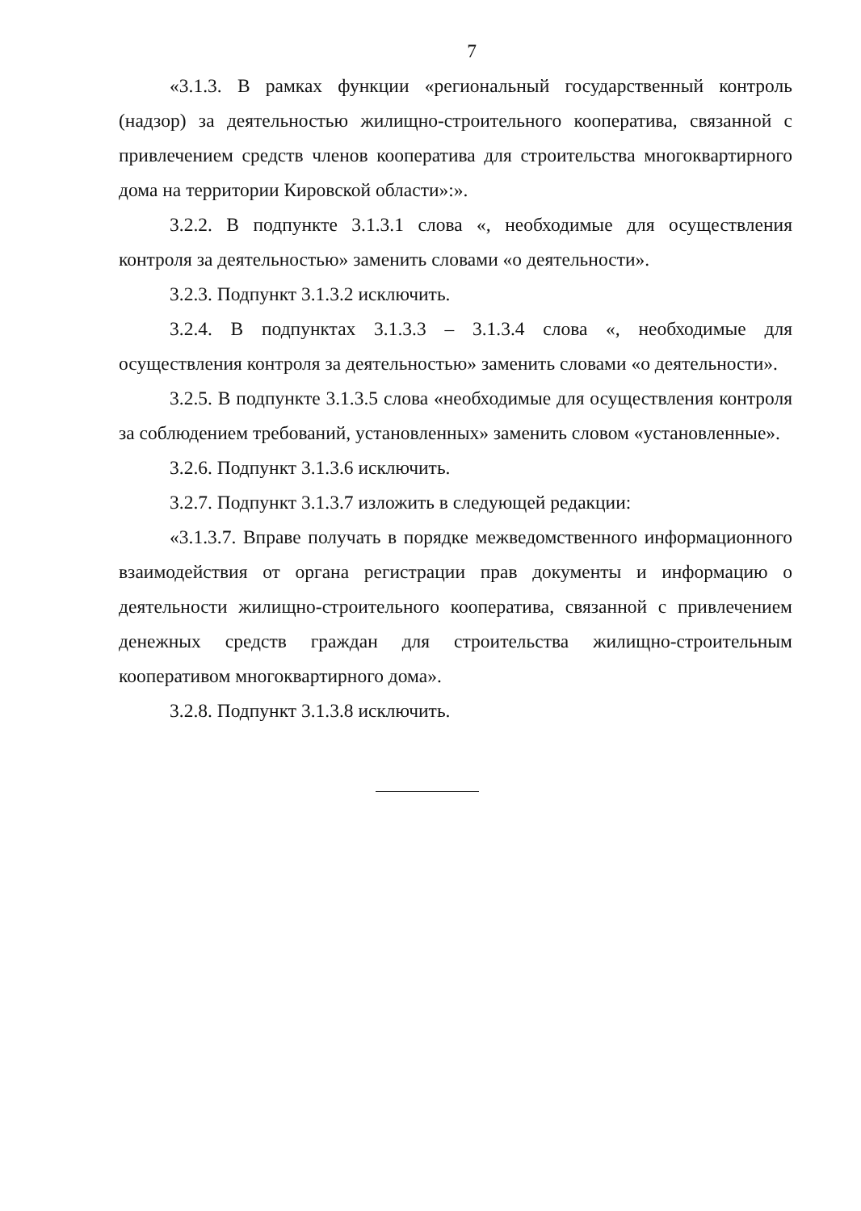7
«3.1.3. В рамках функции «региональный государственный контроль (надзор) за деятельностью жилищно-строительного кооператива, связанной с привлечением средств членов кооператива для строительства многоквартирного дома на территории Кировской области»:».
3.2.2. В подпункте 3.1.3.1 слова «, необходимые для осуществления контроля за деятельностью» заменить словами «о деятельности».
3.2.3. Подпункт 3.1.3.2 исключить.
3.2.4. В подпунктах 3.1.3.3 – 3.1.3.4 слова «, необходимые для осуществления контроля за деятельностью» заменить словами «о деятельности».
3.2.5. В подпункте 3.1.3.5 слова «необходимые для осуществления контроля за соблюдением требований, установленных» заменить словом «установленные».
3.2.6. Подпункт 3.1.3.6 исключить.
3.2.7. Подпункт 3.1.3.7 изложить в следующей редакции:
«3.1.3.7. Вправе получать в порядке межведомственного информационного взаимодействия от органа регистрации прав документы и информацию о деятельности жилищно-строительного кооператива, связанной с привлечением денежных средств граждан для строительства жилищно-строительным кооперативом многоквартирного дома».
3.2.8. Подпункт 3.1.3.8 исключить.